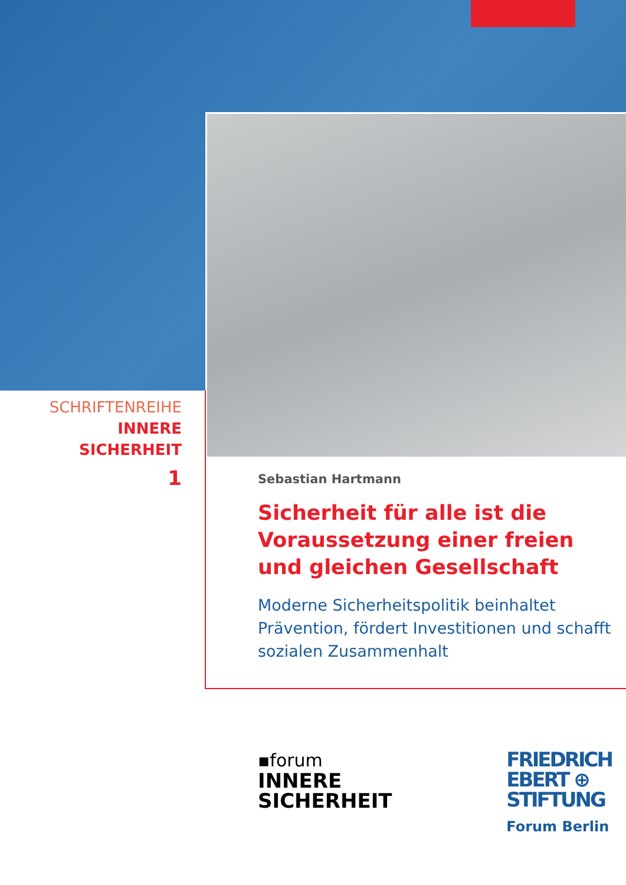SCHRIFTENREIHE
INNERE
SICHERHEIT
1
Sebastian Hartmann
Sicherheit für alle ist die Voraussetzung einer freien und gleichen Gesellschaft
Moderne Sicherheitspolitik beinhaltet Prävention, fördert Investitionen und schafft sozialen Zusammenhalt
▪forum
INNERE
SICHERHEIT
FRIEDRICH
EBERT ⊕
STIFTUNG
Forum Berlin